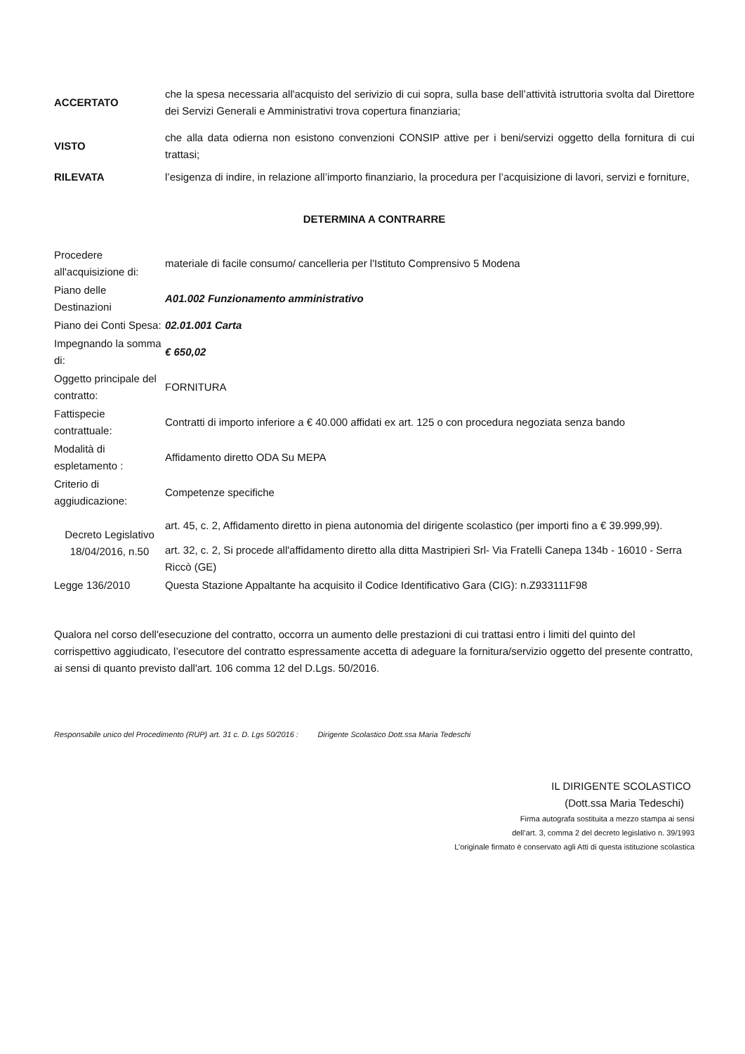| ACCERTATO | che la spesa necessaria all'acquisto del serivizio di cui sopra, sulla base dell’attività istruttoria svolta dal Direttore dei Servizi Generali e Amministrativi trova copertura finanziaria; |
| VISTO | che alla data odierna non esistono convenzioni CONSIP attive per i beni/servizi oggetto della fornitura di cui trattasi; |
| RILEVATA | l’esigenza di indire, in relazione all’importo finanziario, la procedura per l’acquisizione di lavori, servizi e forniture, |
DETERMINA A CONTRARRE
| Procedere all'acquisizione di: | materiale di facile consumo/ cancelleria per l'Istituto Comprensivo 5 Modena |
| Piano delle Destinazioni | A01.002 Funzionamento amministrativo |
| Piano dei Conti Spesa: | 02.01.001 Carta |
| Impegnando la somma di: | € 650,02 |
| Oggetto principale del contratto: | FORNITURA |
| Fattispecie contrattuale: | Contratti di importo inferiore a € 40.000 affidati ex art. 125 o con procedura negoziata senza bando |
| Modalità di espletamento : | Affidamento diretto ODA Su MEPA |
| Criterio di aggiudicazione: | Competenze specifiche |
| Decreto Legislativo 18/04/2016, n.50 | art. 45, c. 2, Affidamento diretto in piena autonomia del dirigente scolastico (per importi fino a € 39.999,99). |
| | art. 32, c. 2, Si procede all'affidamento diretto alla ditta Mastripieri Srl- Via Fratelli Canepa 134b - 16010 - Serra Riccò (GE) |
| Legge 136/2010 | Questa Stazione Appaltante ha acquisito il Codice Identificativo Gara (CIG): n.Z933111F98 |
Qualora nel corso dell'esecuzione del contratto, occorra un aumento delle prestazioni di cui trattasi entro i limiti del quinto del corrispettivo aggiudicato, l’esecutore del contratto espressamente accetta di adeguare la fornitura/servizio oggetto del presente contratto, ai sensi di quanto previsto dall'art. 106 comma 12 del D.Lgs. 50/2016.
Responsabile unico del Procedimento (RUP) art. 31 c. D. Lgs 50/2016 : Dirigente Scolastico Dott.ssa Maria Tedeschi
IL DIRIGENTE SCOLASTICO
(Dott.ssa Maria Tedeschi)
Firma autografa sostituita a mezzo stampa ai sensi
dell’art. 3, comma 2 del decreto legislativo n. 39/1993
L’originale firmato è conservato agli Atti di questa istituzione scolastica